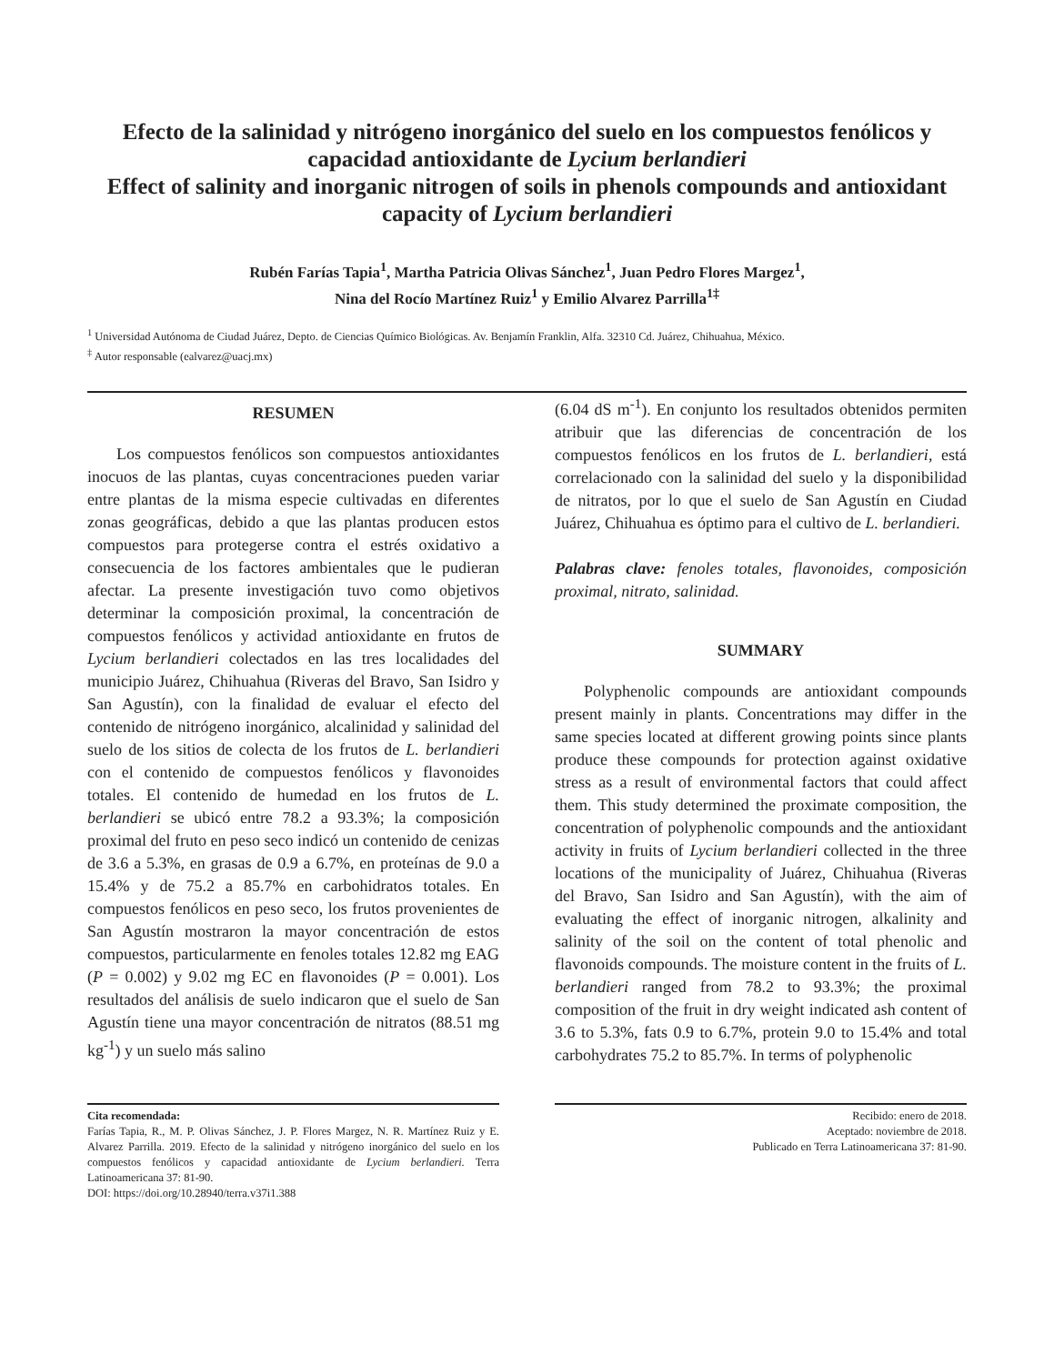Efecto de la salinidad y nitrógeno inorgánico del suelo en los compuestos fenólicos y capacidad antioxidante de Lycium berlandieri
Effect of salinity and inorganic nitrogen of soils in phenols compounds and antioxidant capacity of Lycium berlandieri
Rubén Farías Tapia<sup>1</sup>, Martha Patricia Olivas Sánchez<sup>1</sup>, Juan Pedro Flores Margez<sup>1</sup>,
Nina del Rocío Martínez Ruiz<sup>1</sup> y Emilio Alvarez Parrilla<sup>1‡</sup>
<sup>1</sup> Universidad Autónoma de Ciudad Juárez, Depto. de Ciencias Químico Biológicas. Av. Benjamín Franklin, Alfa. 32310 Cd. Juárez, Chihuahua, México.
<sup>‡</sup> Autor responsable (ealvarez@uacj.mx)
RESUMEN
Los compuestos fenólicos son compuestos antioxidantes inocuos de las plantas, cuyas concentraciones pueden variar entre plantas de la misma especie cultivadas en diferentes zonas geográficas, debido a que las plantas producen estos compuestos para protegerse contra el estrés oxidativo a consecuencia de los factores ambientales que le pudieran afectar. La presente investigación tuvo como objetivos determinar la composición proximal, la concentración de compuestos fenólicos y actividad antioxidante en frutos de Lycium berlandieri colectados en las tres localidades del municipio Juárez, Chihuahua (Riveras del Bravo, San Isidro y San Agustín), con la finalidad de evaluar el efecto del contenido de nitrógeno inorgánico, alcalinidad y salinidad del suelo de los sitios de colecta de los frutos de L. berlandieri con el contenido de compuestos fenólicos y flavonoides totales. El contenido de humedad en los frutos de L. berlandieri se ubicó entre 78.2 a 93.3%; la composición proximal del fruto en peso seco indicó un contenido de cenizas de 3.6 a 5.3%, en grasas de 0.9 a 6.7%, en proteínas de 9.0 a 15.4% y de 75.2 a 85.7% en carbohidratos totales. En compuestos fenólicos en peso seco, los frutos provenientes de San Agustín mostraron la mayor concentración de estos compuestos, particularmente en fenoles totales 12.82 mg EAG (P = 0.002) y 9.02 mg EC en flavonoides (P = 0.001). Los resultados del análisis de suelo indicaron que el suelo de San Agustín tiene una mayor concentración de nitratos (88.51 mg kg<sup>-1</sup>) y un suelo más salino
(6.04 dS m<sup>-1</sup>). En conjunto los resultados obtenidos permiten atribuir que las diferencias de concentración de los compuestos fenólicos en los frutos de L. berlandieri, está correlacionado con la salinidad del suelo y la disponibilidad de nitratos, por lo que el suelo de San Agustín en Ciudad Juárez, Chihuahua es óptimo para el cultivo de L. berlandieri.
Palabras clave: fenoles totales, flavonoides, composición proximal, nitrato, salinidad.
SUMMARY
Polyphenolic compounds are antioxidant compounds present mainly in plants. Concentrations may differ in the same species located at different growing points since plants produce these compounds for protection against oxidative stress as a result of environmental factors that could affect them. This study determined the proximate composition, the concentration of polyphenolic compounds and the antioxidant activity in fruits of Lycium berlandieri collected in the three locations of the municipality of Juárez, Chihuahua (Riveras del Bravo, San Isidro and San Agustín), with the aim of evaluating the effect of inorganic nitrogen, alkalinity and salinity of the soil on the content of total phenolic and flavonoids compounds. The moisture content in the fruits of L. berlandieri ranged from 78.2 to 93.3%; the proximal composition of the fruit in dry weight indicated ash content of 3.6 to 5.3%, fats 0.9 to 6.7%, protein 9.0 to 15.4% and total carbohydrates 75.2 to 85.7%. In terms of polyphenolic
Cita recomendada:
Farías Tapia, R., M. P. Olivas Sánchez, J. P. Flores Margez, N. R. Martínez Ruiz y E. Alvarez Parrilla. 2019. Efecto de la salinidad y nitrógeno inorgánico del suelo en los compuestos fenólicos y capacidad antioxidante de Lycium berlandieri. Terra Latinoamericana 37: 81-90.
DOI: https://doi.org/10.28940/terra.v37i1.388
Recibido: enero de 2018.
Aceptado: noviembre de 2018.
Publicado en Terra Latinoamericana 37: 81-90.